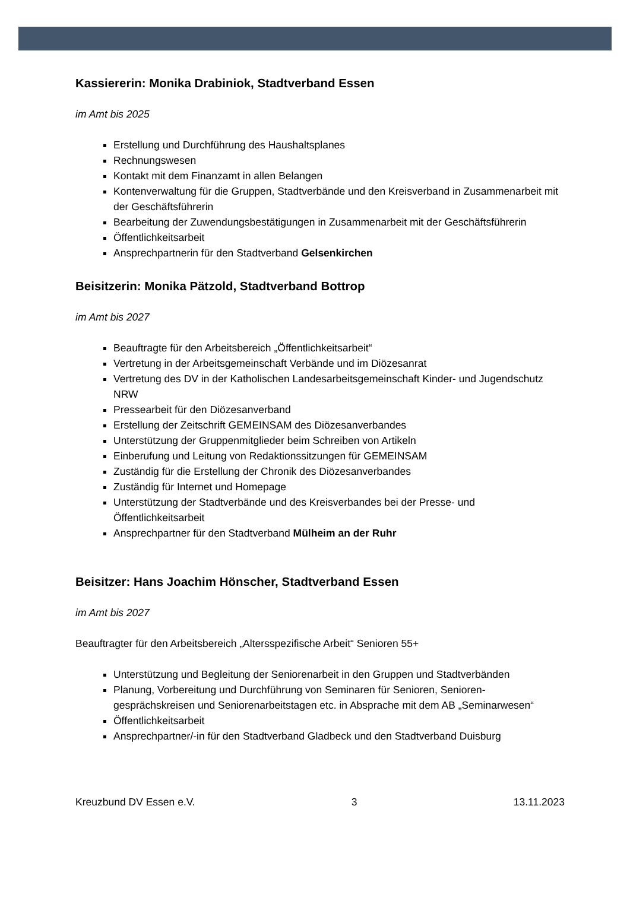Kassiererin: Monika Drabiniok, Stadtverband Essen
im Amt bis 2025
Erstellung und Durchführung des Haushaltsplanes
Rechnungswesen
Kontakt mit dem Finanzamt in allen Belangen
Kontenverwaltung für die Gruppen, Stadtverbände und den Kreisverband in Zusammenarbeit mit der Geschäftsführerin
Bearbeitung der Zuwendungsbestätigungen in Zusammenarbeit mit der Geschäftsführerin
Öffentlichkeitsarbeit
Ansprechpartnerin für den Stadtverband Gelsenkirchen
Beisitzerin: Monika Pätzold, Stadtverband Bottrop
im Amt bis 2027
Beauftragte für den Arbeitsbereich „Öffentlichkeitsarbeit“
Vertretung in der Arbeitsgemeinschaft Verbände und im Diözesanrat
Vertretung des DV in der Katholischen Landesarbeitsgemeinschaft Kinder- und Jugendschutz NRW
Pressearbeit für den Diözesanverband
Erstellung der Zeitschrift GEMEINSAM des Diözesanverbandes
Unterstützung der Gruppenmitglieder beim Schreiben von Artikeln
Einberufung und Leitung von Redaktionssitzungen für GEMEINSAM
Zuständig für die Erstellung der Chronik des Diözesanverbandes
Zuständig für Internet und Homepage
Unterstützung der Stadtverbände und des Kreisverbandes bei der Presse- und Öffentlichkeitsarbeit
Ansprechpartner für den Stadtverband Mülheim an der Ruhr
Beisitzer: Hans Joachim Hönscher, Stadtverband Essen
im Amt bis 2027
Beauftragter für den Arbeitsbereich „Altersspezifische Arbeit“ Senioren 55+
Unterstützung und Begleitung der Seniorenarbeit in den Gruppen und Stadtverbänden
Planung, Vorbereitung und Durchführung von Seminaren für Senioren, Senioren-gesprächskreisen und Seniorenarbeitstagen etc. in Absprache mit dem AB „Seminarwesen“
Öffentlichkeitsarbeit
Ansprechpartner/-in für den Stadtverband Gladbeck und den Stadtverband Duisburg
Kreuzbund DV Essen e.V. 3 13.11.2023